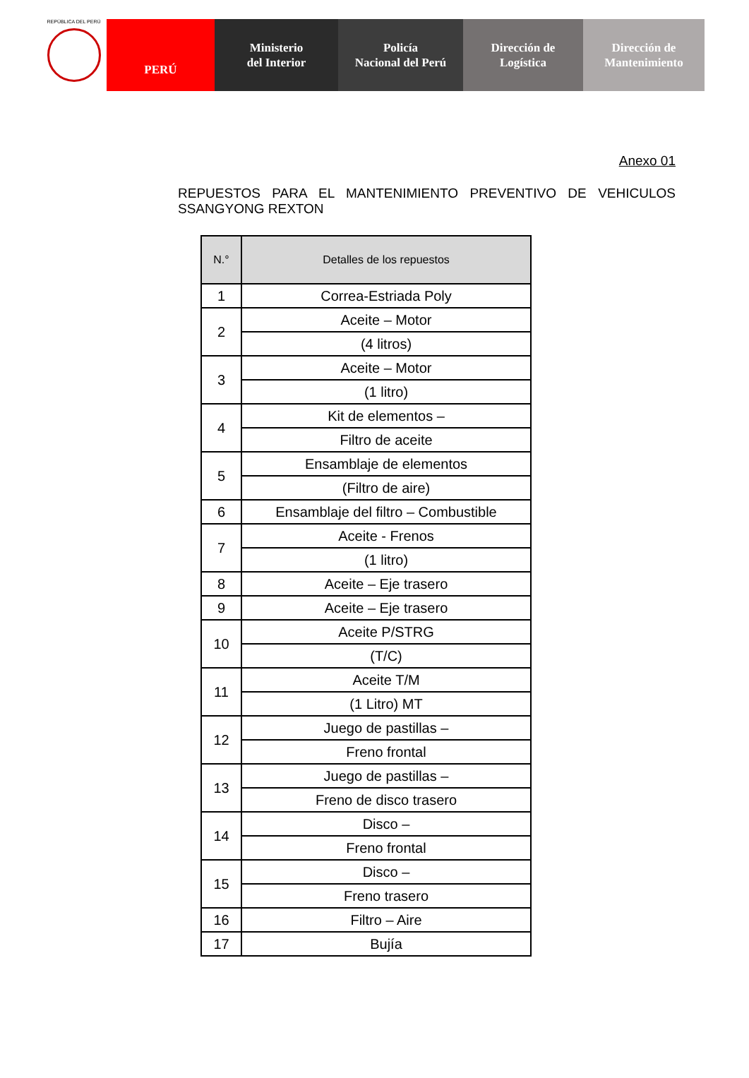REPÚBLICA DEL PERÚ
PERÚ Ministerio
del Interior
Policía
Nacional del Perú
Dirección de
Logística
Dirección de
Mantenimiento
Anexo 01
REPUESTOS PARA EL MANTENIMIENTO PREVENTIVO DE VEHICULOS
SSANGYONG REXTON
| N.° | Detalles de los repuestos |
| --- | --- |
| 1 | Correa-Estriada Poly |
| 2 | Aceite – Motor |
| | (4 litros) |
| 3 | Aceite – Motor |
| | (1 litro) |
| 4 | Kit de elementos – |
| | Filtro de aceite |
| 5 | Ensamblaje de elementos |
| | (Filtro de aire) |
| 6 | Ensamblaje del filtro – Combustible |
| 7 | Aceite - Frenos |
| | (1 litro) |
| 8 | Aceite – Eje trasero |
| 9 | Aceite – Eje trasero |
| 10 | Aceite P/STRG |
| | (T/C) |
| 11 | Aceite T/M |
| | (1 Litro) MT |
| 12 | Juego de pastillas – |
| | Freno frontal |
| 13 | Juego de pastillas – |
| | Freno de disco trasero |
| 14 | Disco – |
| | Freno frontal |
| 15 | Disco – |
| | Freno trasero |
| 16 | Filtro – Aire |
| 17 | Bujía |